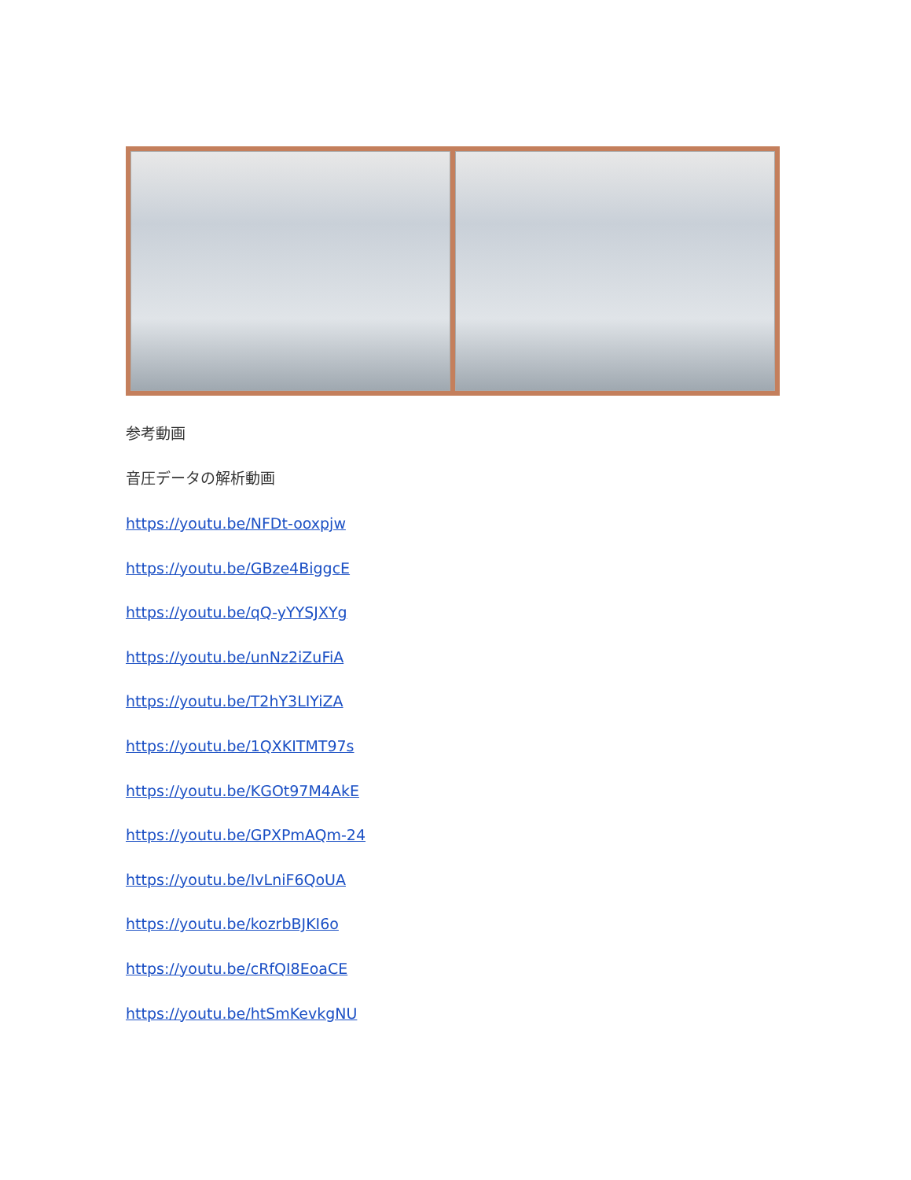参考動画
音圧データの解析動画
https://youtu.be/NFDt-ooxpjw
https://youtu.be/GBze4BiggcE
https://youtu.be/qQ-yYYSJXYg
https://youtu.be/unNz2iZuFiA
https://youtu.be/T2hY3LIYiZA
https://youtu.be/1QXKITMT97s
https://youtu.be/KGOt97M4AkE
https://youtu.be/GPXPmAQm-24
https://youtu.be/IvLniF6QoUA
https://youtu.be/kozrbBJKI6o
https://youtu.be/cRfQI8EoaCE
https://youtu.be/htSmKevkgNU